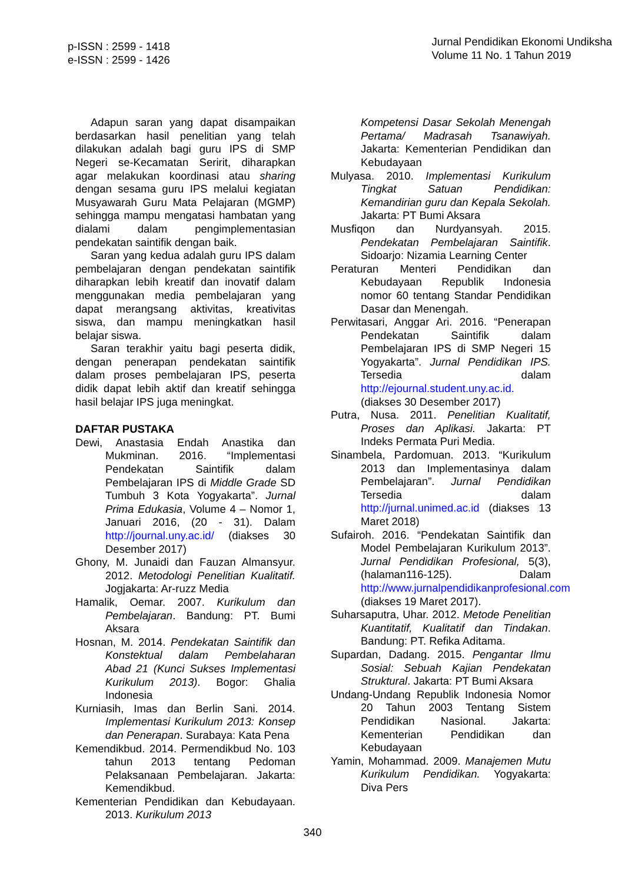p-ISSN : 2599 - 1418
e-ISSN : 2599 - 1426
Jurnal Pendidikan Ekonomi Undiksha
Volume 11 No. 1 Tahun 2019
Adapun saran yang dapat disampaikan berdasarkan hasil penelitian yang telah dilakukan adalah bagi guru IPS di SMP Negeri se-Kecamatan Seririt, diharapkan agar melakukan koordinasi atau sharing dengan sesama guru IPS melalui kegiatan Musyawarah Guru Mata Pelajaran (MGMP) sehingga mampu mengatasi hambatan yang dialami dalam pengimplementasian pendekatan saintifik dengan baik.
Saran yang kedua adalah guru IPS dalam pembelajaran dengan pendekatan saintifik diharapkan lebih kreatif dan inovatif dalam menggunakan media pembelajaran yang dapat merangsang aktivitas, kreativitas siswa, dan mampu meningkatkan hasil belajar siswa.
Saran terakhir yaitu bagi peserta didik, dengan penerapan pendekatan saintifik dalam proses pembelajaran IPS, peserta didik dapat lebih aktif dan kreatif sehingga hasil belajar IPS juga meningkat.
DAFTAR PUSTAKA
Dewi, Anastasia Endah Anastika dan Mukminan. 2016. “Implementasi Pendekatan Saintifik dalam Pembelajaran IPS di Middle Grade SD Tumbuh 3 Kota Yogyakarta”. Jurnal Prima Edukasia, Volume 4 – Nomor 1, Januari 2016, (20 - 31). Dalam http://journal.uny.ac.id/ (diakses 30 Desember 2017)
Ghony, M. Junaidi dan Fauzan Almansyur. 2012. Metodologi Penelitian Kualitatif. Jogjakarta: Ar-ruzz Media
Hamalik, Oemar. 2007. Kurikulum dan Pembelajaran. Bandung: PT. Bumi Aksara
Hosnan, M. 2014. Pendekatan Saintifik dan Konstektual dalam Pembelaharan Abad 21 (Kunci Sukses Implementasi Kurikulum 2013). Bogor: Ghalia Indonesia
Kurniasih, Imas dan Berlin Sani. 2014. Implementasi Kurikulum 2013: Konsep dan Penerapan. Surabaya: Kata Pena
Kemendikbud. 2014. Permendikbud No. 103 tahun 2013 tentang Pedoman Pelaksanaan Pembelajaran. Jakarta: Kemendikbud.
Kementerian Pendidikan dan Kebudayaan. 2013. Kurikulum 2013
Kompetensi Dasar Sekolah Menengah Pertama/ Madrasah Tsanawiyah. Jakarta: Kementerian Pendidikan dan Kebudayaan
Mulyasa. 2010. Implementasi Kurikulum Tingkat Satuan Pendidikan: Kemandirian guru dan Kepala Sekolah. Jakarta: PT Bumi Aksara
Musfiqon dan Nurdyansyah. 2015. Pendekatan Pembelajaran Saintifik. Sidoarjo: Nizamia Learning Center
Peraturan Menteri Pendidikan dan Kebudayaan Republik Indonesia nomor 60 tentang Standar Pendidikan Dasar dan Menengah.
Perwitasari, Anggar Ari. 2016. “Penerapan Pendekatan Saintifik dalam Pembelajaran IPS di SMP Negeri 15 Yogyakarta”. Jurnal Pendidikan IPS. Tersedia dalam http://ejournal.student.uny.ac.id. (diakses 30 Desember 2017)
Putra, Nusa. 2011. Penelitian Kualitatif, Proses dan Aplikasi. Jakarta: PT Indeks Permata Puri Media.
Sinambela, Pardomuan. 2013. “Kurikulum 2013 dan Implementasinya dalam Pembelajaran”. Jurnal Pendidikan Tersedia dalam http://jurnal.unimed.ac.id (diakses 13 Maret 2018)
Sufairoh. 2016. “Pendekatan Saintifik dan Model Pembelajaran Kurikulum 2013”. Jurnal Pendidikan Profesional, 5(3), (halaman116-125). Dalam http://www.jurnalpendidikanprofesional.com (diakses 19 Maret 2017).
Suharsaputra, Uhar. 2012. Metode Penelitian Kuantitatif, Kualitatif dan Tindakan. Bandung: PT. Refika Aditama.
Supardan, Dadang. 2015. Pengantar Ilmu Sosial: Sebuah Kajian Pendekatan Struktural. Jakarta: PT Bumi Aksara
Undang-Undang Republik Indonesia Nomor 20 Tahun 2003 Tentang Sistem Pendidikan Nasional. Jakarta: Kementerian Pendidikan dan Kebudayaan
Yamin, Mohammad. 2009. Manajemen Mutu Kurikulum Pendidikan. Yogyakarta: Diva Pers
340